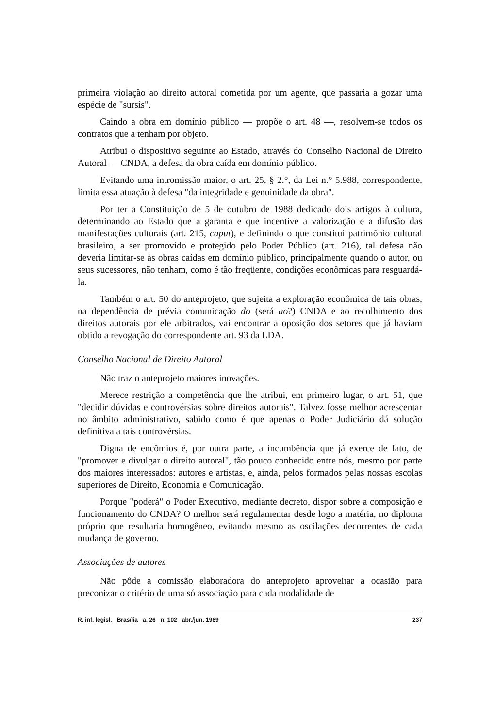primeira violação ao direito autoral cometida por um agente, que passaria a gozar uma espécie de "sursis".
Caindo a obra em domínio público — propõe o art. 48 —, resolvem-se todos os contratos que a tenham por objeto.
Atribui o dispositivo seguinte ao Estado, através do Conselho Nacional de Direito Autoral — CNDA, a defesa da obra caída em domínio público.
Evitando uma intromissão maior, o art. 25, § 2.°, da Lei n.° 5.988, correspondente, limita essa atuação à defesa "da integridade e genuinidade da obra".
Por ter a Constituição de 5 de outubro de 1988 dedicado dois artigos à cultura, determinando ao Estado que a garanta e que incentive a valorização e a difusão das manifestações culturais (art. 215, caput), e definindo o que constitui patrimônio cultural brasileiro, a ser promovido e protegido pelo Poder Público (art. 216), tal defesa não deveria limitar-se às obras caídas em domínio público, principalmente quando o autor, ou seus sucessores, não tenham, como é tão freqüente, condições econômicas para resguardá-la.
Também o art. 50 do anteprojeto, que sujeita a exploração econômica de tais obras, na dependência de prévia comunicação do (será ao?) CNDA e ao recolhimento dos direitos autorais por ele arbitrados, vai encontrar a oposição dos setores que já haviam obtido a revogação do correspondente art. 93 da LDA.
Conselho Nacional de Direito Autoral
Não traz o anteprojeto maiores inovações.
Merece restrição a competência que lhe atribui, em primeiro lugar, o art. 51, que "decidir dúvidas e controvérsias sobre direitos autorais". Talvez fosse melhor acrescentar no âmbito administrativo, sabido como é que apenas o Poder Judiciário dá solução definitiva a tais controvérsias.
Digna de encômios é, por outra parte, a incumbência que já exerce de fato, de "promover e divulgar o direito autoral", tão pouco conhecido entre nós, mesmo por parte dos maiores interessados: autores e artistas, e, ainda, pelos formados pelas nossas escolas superiores de Direito, Economia e Comunicação.
Porque "poderá" o Poder Executivo, mediante decreto, dispor sobre a composição e funcionamento do CNDA? O melhor será regulamentar desde logo a matéria, no diploma próprio que resultaria homogêneo, evitando mesmo as oscilações decorrentes de cada mudança de governo.
Associações de autores
Não pôde a comissão elaboradora do anteprojeto aproveitar a ocasião para preconizar o critério de uma só associação para cada modalidade de
R. inf. legisl. Brasília a. 26 n. 102 abr./jun. 1989 237